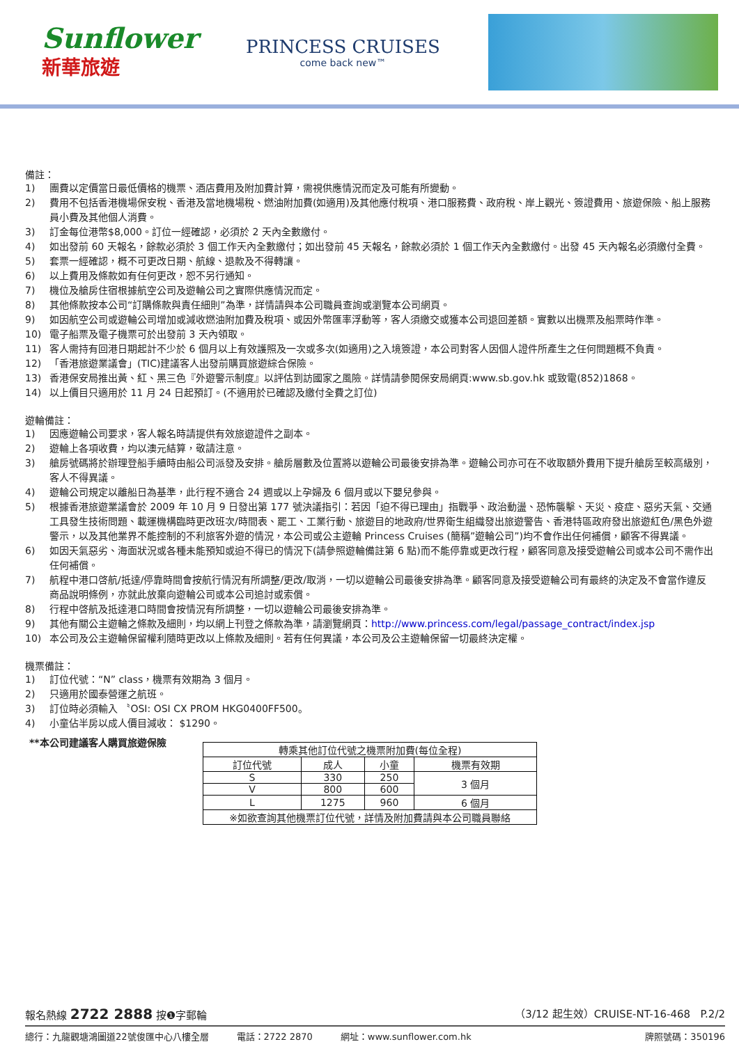Sunflower
新華旅遊
PRINCESS CRUISES
come back new™
備註：
1) 團費以定價當日最低價格的機票、酒店費用及附加費計算，需視供應情況而定及可能有所變動。
2) 費用不包括香港機場保安稅、香港及當地機場稅、燃油附加費(如適用)及其他應付稅項、港口服務費、政府稅、岸上觀光、簽證費用、旅遊保險、船上服務員小費及其他個人消費。
3) 訂金每位港幣$8,000。訂位一經確認，必須於 2 天內全數繳付。
4) 如出發前 60 天報名，餘款必須於 3 個工作天內全數繳付；如出發前 45 天報名，餘款必須於 1 個工作天內全數繳付。出發 45 天內報名必須繳付全費。
5) 套票一經確認，概不可更改日期、航線、退款及不得轉讓。
6) 以上費用及條款如有任何更改，恕不另行通知。
7) 機位及艙房住宿根據航空公司及遊輪公司之實際供應情況而定。
8) 其他條款按本公司“訂購條款與責任細則”為準，詳情請與本公司職員查詢或瀏覽本公司網頁。
9) 如因航空公司或遊輪公司增加或減收燃油附加費及稅項、或因外幣匯率浮動等，客人須繳交或獲本公司退回差額。實數以出機票及船票時作準。
10) 電子船票及電子機票可於出發前 3 天內領取。
11) 客人需持有回港日期起計不少於 6 個月以上有效護照及一次或多次(如適用)之入境簽證，本公司對客人因個人證件所產生之任何問題概不負責。
12) 「香港旅遊業議會」(TIC)建議客人出發前購買旅遊綜合保險。
13) 香港保安局推出黃、紅、黑三色『外遊警示制度』以評估到訪國家之風險。詳情請參閱保安局網頁:www.sb.gov.hk 或致電(852)1868。
14) 以上價目只適用於 11 月 24 日起預訂。(不適用於已確認及繳付全費之訂位)
遊輪備註：
1) 因應遊輪公司要求，客人報名時請提供有效旅遊證件之副本。
2) 遊輪上各項收費，均以澳元結算，敬請注意。
3) 艙房號碼將於辦理登船手續時由船公司派發及安排。艙房層數及位置將以遊輪公司最後安排為準。遊輪公司亦可在不收取額外費用下提升艙房至較高級別，客人不得異議。
4) 遊輪公司規定以離船日為基準，此行程不適合 24 週或以上孕婦及 6 個月或以下嬰兒參與。
5) 根據香港旅遊業議會於 2009 年 10 月 9 日發出第 177 號決議指引：若因「迫不得已理由」指戰爭、政治動盪、恐怖襲擊、天災、疫症、惡劣天氣、交通工具發生技術問題、載運機構臨時更改班次/時間表、罷工、工業行動、旅遊目的地政府/世界衛生組織發出旅遊警告、香港特區政府發出旅遊紅色/黑色外遊警示，以及其他業界不能控制的不利旅客外遊的情況，本公司或公主遊輪 Princess Cruises (簡稱”遊輪公司”)均不會作出任何補償，顧客不得異議。
6) 如因天氣惡劣、海面狀況或各種未能預知或迫不得已的情況下(請參照遊輪備註第 6 點)而不能停靠或更改行程，顧客同意及接受遊輪公司或本公司不需作出任何補償。
7) 航程中港口啓航/抵達/停靠時間會按航行情況有所調整/更改/取消，一切以遊輪公司最後安排為準。顧客同意及接受遊輪公司有最終的決定及不會當作違反商品說明條例，亦就此放棄向遊輪公司或本公司追討或索償。
8) 行程中啓航及抵達港口時間會按情況有所調整，一切以遊輪公司最後安排為準。
9) 其他有關公主遊輪之條款及細則，均以網上刊登之條款為準，請瀏覽網頁：http://www.princess.com/legal/passage_contract/index.jsp
10) 本公司及公主遊輪保留權利隨時更改以上條款及細則。若有任何異議，本公司及公主遊輪保留一切最終決定權。
機票備註：
1) 訂位代號：“N” class，機票有效期為 3 個月。
2) 只適用於國泰營運之航班。
3) 訂位時必須輸入 〝OSI: OSI CX PROM HKG0400FF500。
4) 小童佔半房以成人價目減收： $1290。
**本公司建議客人購買旅遊保險
| 轉乘其他訂位代號之機票附加費(每位全程) | | | |
| --- | --- | --- | --- |
| 訂位代號 | 成人 | 小童 | 機票有效期 |
| S | 330 | 250 | 3 個月 |
| V | 800 | 600 | |
| L | 1275 | 960 | 6 個月 |
| ※如欲查詢其他機票訂位代號，詳情及附加費請與本公司職員聯絡 | | | |
報名熱線 2722 2888 按❶字郵輪 （3/12 起生效）CRUISE-NT-16-468 P.2/2
總行：九龍觀塘鴻圖道22號俊匯中心八樓全層 電話：2722 2870 網址：www.sunflower.com.hk 牌照號碼：350196